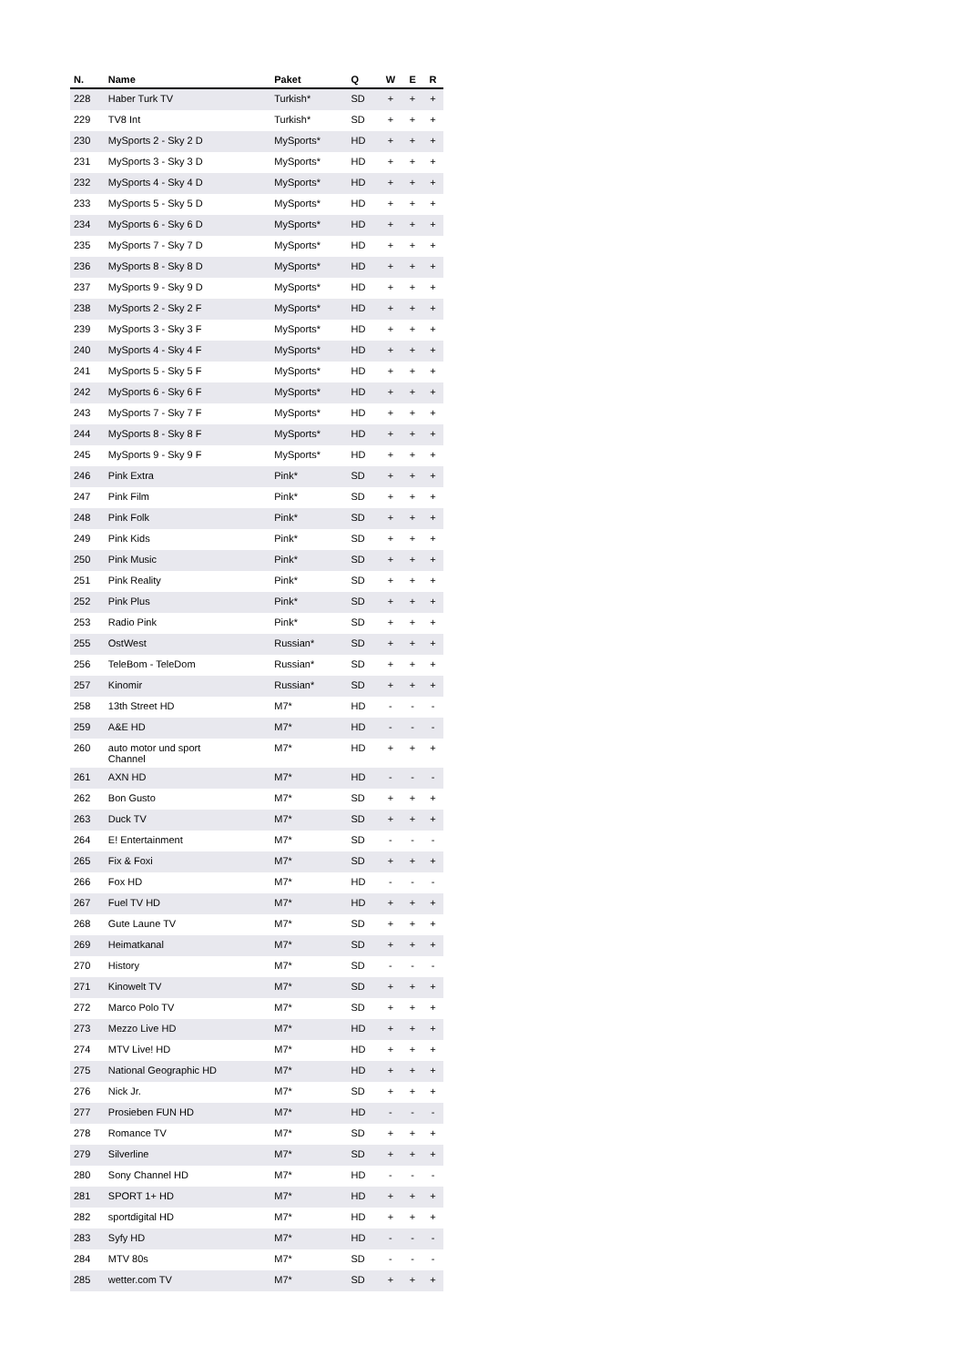| N. | Name | Paket | Q | W | E | R |
| --- | --- | --- | --- | --- | --- | --- |
| 228 | Haber Turk TV | Turkish* | SD | + | + | + |
| 229 | TV8 Int | Turkish* | SD | + | + | + |
| 230 | MySports 2 - Sky 2 D | MySports* | HD | + | + | + |
| 231 | MySports 3 - Sky 3 D | MySports* | HD | + | + | + |
| 232 | MySports 4 - Sky 4 D | MySports* | HD | + | + | + |
| 233 | MySports 5 - Sky 5 D | MySports* | HD | + | + | + |
| 234 | MySports 6 - Sky 6 D | MySports* | HD | + | + | + |
| 235 | MySports 7 - Sky 7 D | MySports* | HD | + | + | + |
| 236 | MySports 8 - Sky 8 D | MySports* | HD | + | + | + |
| 237 | MySports 9 - Sky 9 D | MySports* | HD | + | + | + |
| 238 | MySports 2 - Sky 2 F | MySports* | HD | + | + | + |
| 239 | MySports 3 - Sky 3 F | MySports* | HD | + | + | + |
| 240 | MySports 4 - Sky 4 F | MySports* | HD | + | + | + |
| 241 | MySports 5 - Sky 5 F | MySports* | HD | + | + | + |
| 242 | MySports 6 - Sky 6 F | MySports* | HD | + | + | + |
| 243 | MySports 7 - Sky 7 F | MySports* | HD | + | + | + |
| 244 | MySports 8 - Sky 8 F | MySports* | HD | + | + | + |
| 245 | MySports 9 - Sky 9 F | MySports* | HD | + | + | + |
| 246 | Pink Extra | Pink* | SD | + | + | + |
| 247 | Pink Film | Pink* | SD | + | + | + |
| 248 | Pink Folk | Pink* | SD | + | + | + |
| 249 | Pink Kids | Pink* | SD | + | + | + |
| 250 | Pink Music | Pink* | SD | + | + | + |
| 251 | Pink Reality | Pink* | SD | + | + | + |
| 252 | Pink Plus | Pink* | SD | + | + | + |
| 253 | Radio Pink | Pink* | SD | + | + | + |
| 255 | OstWest | Russian* | SD | + | + | + |
| 256 | TeleBom - TeleDom | Russian* | SD | + | + | + |
| 257 | Kinomir | Russian* | SD | + | + | + |
| 258 | 13th Street HD | M7* | HD | - | - | - |
| 259 | A&E HD | M7* | HD | - | - | - |
| 260 | auto motor und sport Channel | M7* | HD | + | + | + |
| 261 | AXN HD | M7* | HD | - | - | - |
| 262 | Bon Gusto | M7* | SD | + | + | + |
| 263 | Duck TV | M7* | SD | + | + | + |
| 264 | E! Entertainment | M7* | SD | - | - | - |
| 265 | Fix & Foxi | M7* | SD | + | + | + |
| 266 | Fox HD | M7* | HD | - | - | - |
| 267 | Fuel TV HD | M7* | HD | + | + | + |
| 268 | Gute Laune TV | M7* | SD | + | + | + |
| 269 | Heimatkanal | M7* | SD | + | + | + |
| 270 | History | M7* | SD | - | - | - |
| 271 | Kinowelt TV | M7* | SD | + | + | + |
| 272 | Marco Polo TV | M7* | SD | + | + | + |
| 273 | Mezzo Live HD | M7* | HD | + | + | + |
| 274 | MTV Live! HD | M7* | HD | + | + | + |
| 275 | National Geographic HD | M7* | HD | + | + | + |
| 276 | Nick Jr. | M7* | SD | + | + | + |
| 277 | Prosieben FUN HD | M7* | HD | - | - | - |
| 278 | Romance TV | M7* | SD | + | + | + |
| 279 | Silverline | M7* | SD | + | + | + |
| 280 | Sony Channel HD | M7* | HD | - | - | - |
| 281 | SPORT 1+ HD | M7* | HD | + | + | + |
| 282 | sportdigital HD | M7* | HD | + | + | + |
| 283 | Syfy HD | M7* | HD | - | - | - |
| 284 | MTV 80s | M7* | SD | - | - | - |
| 285 | wetter.com TV | M7* | SD | + | + | + |